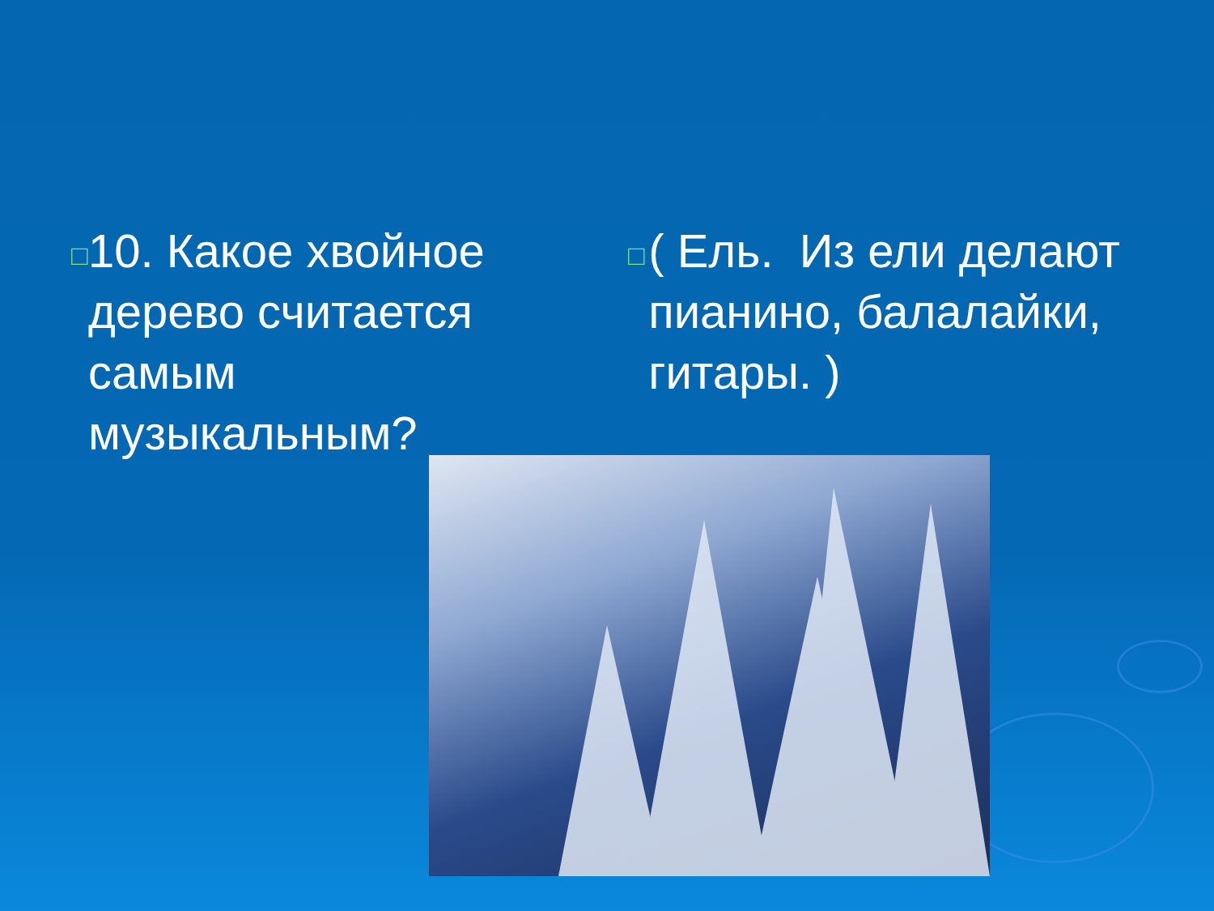□
10. Какое хвойное дерево считается самым музыкальным?
□
( Ель. Из ели делают пианино, балалайки, гитары. )